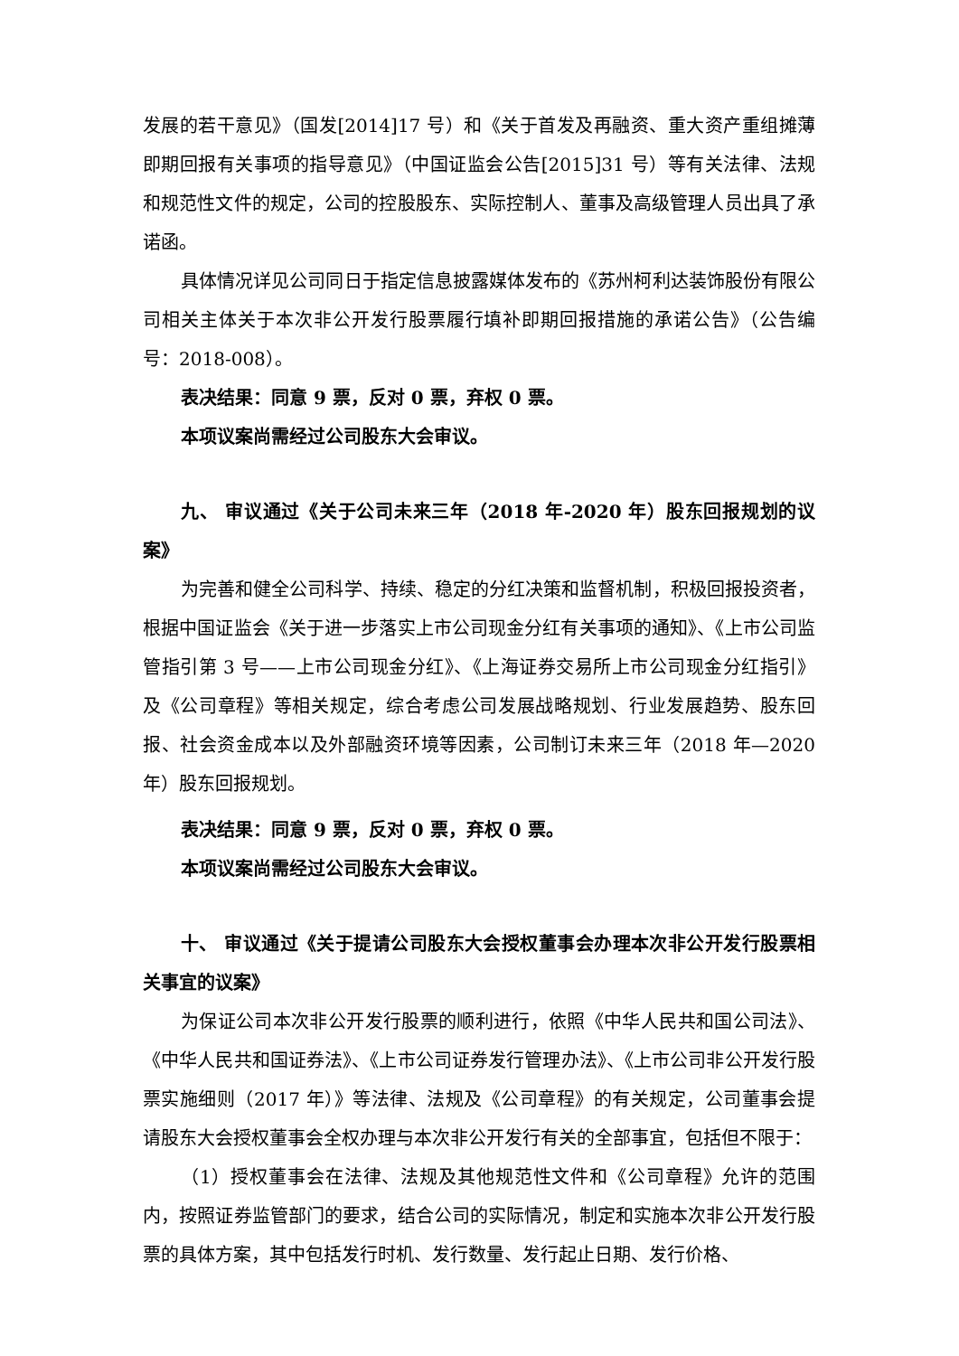发展的若干意见》（国发[2014]17 号）和《关于首发及再融资、重大资产重组摊薄即期回报有关事项的指导意见》（中国证监会公告[2015]31 号）等有关法律、法规和规范性文件的规定，公司的控股股东、实际控制人、董事及高级管理人员出具了承诺函。
具体情况详见公司同日于指定信息披露媒体发布的《苏州柯利达装饰股份有限公司相关主体关于本次非公开发行股票履行填补即期回报措施的承诺公告》（公告编号：2018-008）。
表决结果：同意 9 票，反对 0 票，弃权 0 票。
本项议案尚需经过公司股东大会审议。
九、 审议通过《关于公司未来三年（2018 年-2020 年）股东回报规划的议案》
为完善和健全公司科学、持续、稳定的分红决策和监督机制，积极回报投资者，根据中国证监会《关于进一步落实上市公司现金分红有关事项的通知》、《上市公司监管指引第 3 号——上市公司现金分红》、《上海证券交易所上市公司现金分红指引》及《公司章程》等相关规定，综合考虑公司发展战略规划、行业发展趋势、股东回报、社会资金成本以及外部融资环境等因素，公司制订未来三年（2018 年—2020 年）股东回报规划。
表决结果：同意 9 票，反对 0 票，弃权 0 票。
本项议案尚需经过公司股东大会审议。
十、 审议通过《关于提请公司股东大会授权董事会办理本次非公开发行股票相关事宜的议案》
为保证公司本次非公开发行股票的顺利进行，依照《中华人民共和国公司法》、《中华人民共和国证券法》、《上市公司证券发行管理办法》、《上市公司非公开发行股票实施细则（2017 年）》等法律、法规及《公司章程》的有关规定，公司董事会提请股东大会授权董事会全权办理与本次非公开发行有关的全部事宜，包括但不限于：
（1）授权董事会在法律、法规及其他规范性文件和《公司章程》允许的范围内，按照证券监管部门的要求，结合公司的实际情况，制定和实施本次非公开发行股票的具体方案，其中包括发行时机、发行数量、发行起止日期、发行价格、